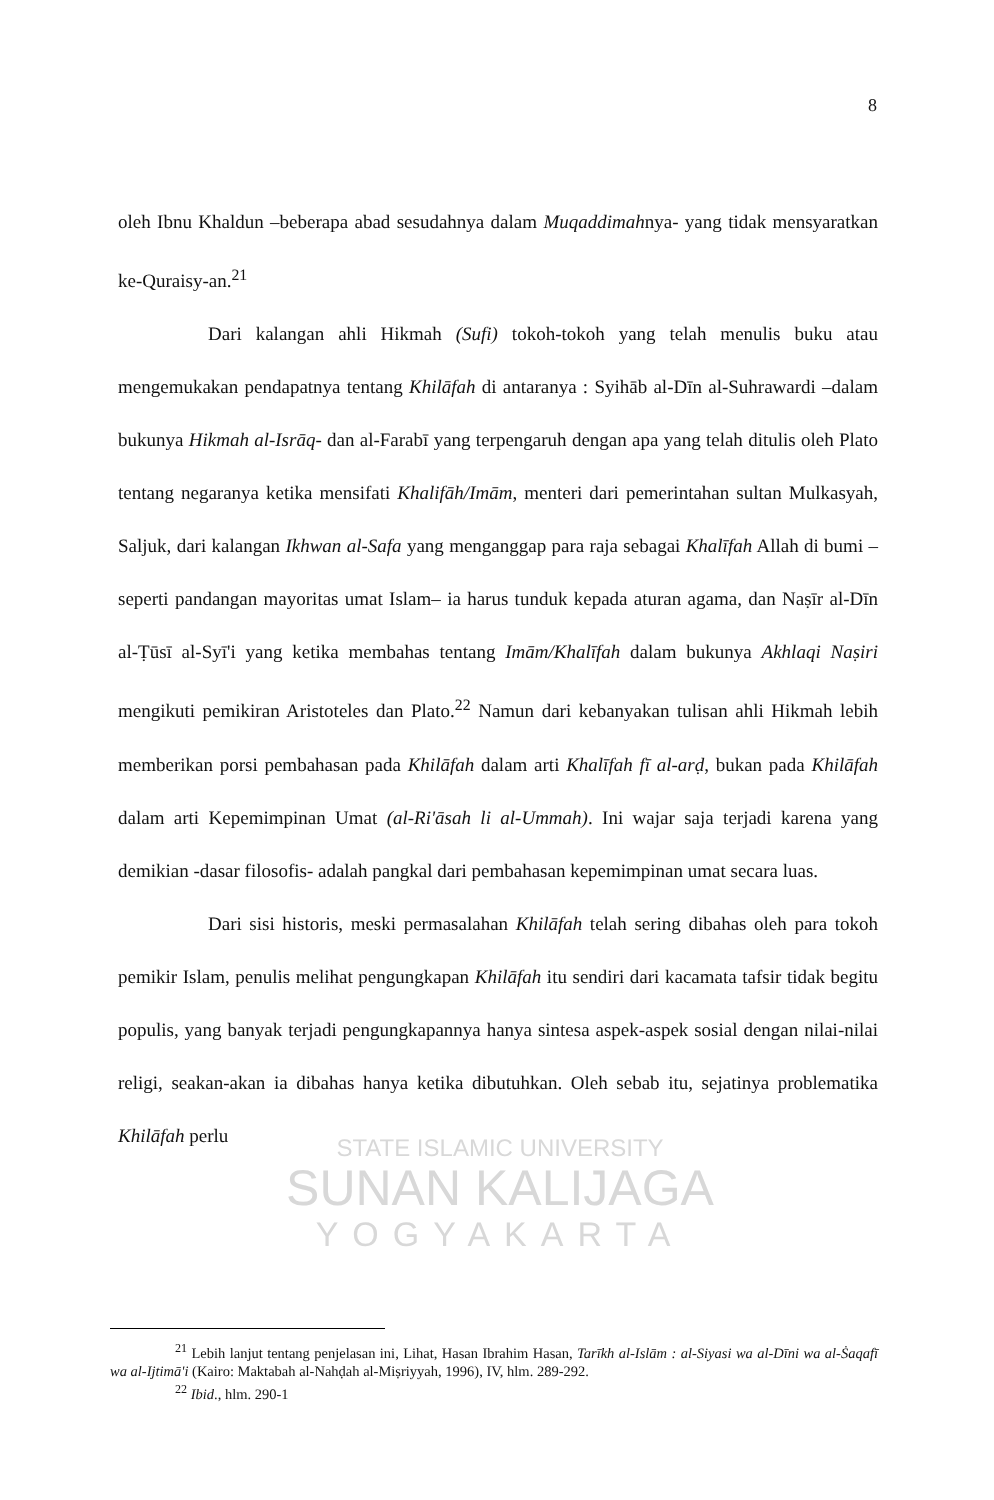8
oleh Ibnu Khaldun –beberapa abad sesudahnya dalam Muqaddimahnya- yang tidak mensyaratkan ke-Quraisy-an.<sup>21</sup>
Dari kalangan ahli Hikmah (Sufi) tokoh-tokoh yang telah menulis buku atau mengemukakan pendapatnya tentang Khilāfah di antaranya : Syihāb al-Dīn al-Suhrawardi –dalam bukunya Hikmah al-Isrāq- dan al-Farabī yang terpengaruh dengan apa yang telah ditulis oleh Plato tentang negaranya ketika mensifati Khalifāh/Imām, menteri dari pemerintahan sultan Mulkasyah, Saljuk, dari kalangan Ikhwan al-Safa yang menganggap para raja sebagai Khalīfah Allah di bumi –seperti pandangan mayoritas umat Islam– ia harus tunduk kepada aturan agama, dan Naṣīr al-Dīn al-Ṭūsī al-Syī'i yang ketika membahas tentang Imām/Khalīfah dalam bukunya Akhlaqi Naṣiri mengikuti pemikiran Aristoteles dan Plato.<sup>22</sup> Namun dari kebanyakan tulisan ahli Hikmah lebih memberikan porsi pembahasan pada Khilāfah dalam arti Khalīfah fī al-arḍ, bukan pada Khilāfah dalam arti Kepemimpinan Umat (al-Ri'āsah li al-Ummah). Ini wajar saja terjadi karena yang demikian -dasar filosofis- adalah pangkal dari pembahasan kepemimpinan umat secara luas.
Dari sisi historis, meski permasalahan Khilāfah telah sering dibahas oleh para tokoh pemikir Islam, penulis melihat pengungkapan Khilāfah itu sendiri dari kacamata tafsir tidak begitu populis, yang banyak terjadi pengungkapannya hanya sintesa aspek-aspek sosial dengan nilai-nilai religi, seakan-akan ia dibahas hanya ketika dibutuhkan. Oleh sebab itu, sejatinya problematika Khilāfah perlu
STATE ISLAMIC UNIVERSITY
SUNAN KALIJAGA
YOGYAKARTA
<sup>21</sup> Lebih lanjut tentang penjelasan ini, Lihat, Hasan Ibrahim Hasan, Tarīkh al-Islām : al-Siyasi wa al-Dīni wa al-Ṡaqafī wa al-Ijtimā'i (Kairo: Maktabah al-Nahḍah al-Miṣriyyah, 1996), IV, hlm. 289-292.
<sup>22</sup> Ibid., hlm. 290-1